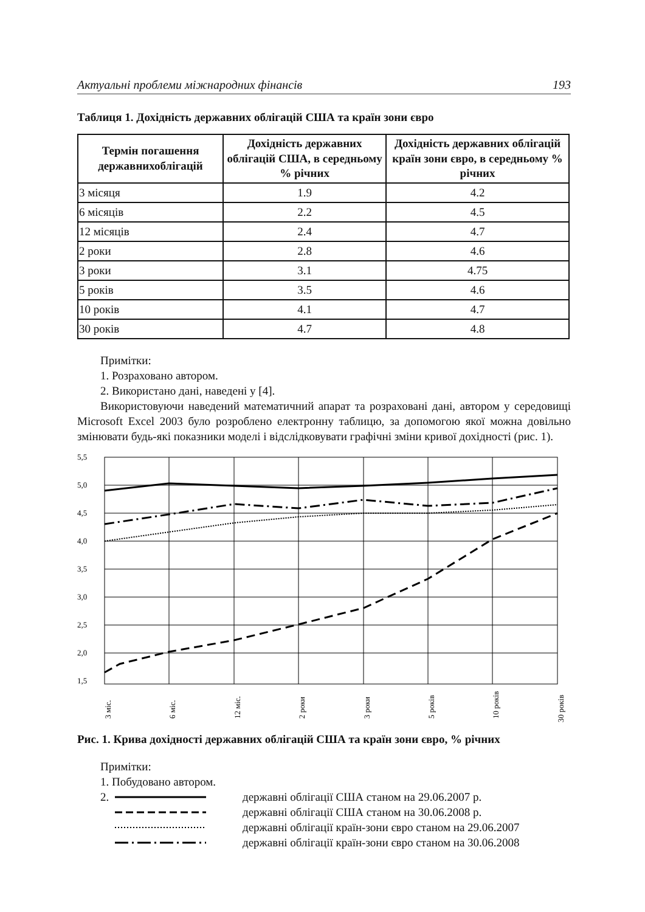Актуальні проблеми міжнародних фінансів 193
Таблиця 1. Дохідність державних облігацій США та країн зони євро
| Термін погашення державнихоблігацій | Дохідність державних облігацій США, в середньому % річних | Дохідність державних облігацій країн зони євро, в середньому % річних |
| --- | --- | --- |
| 3 місяця | 1.9 | 4.2 |
| 6 місяців | 2.2 | 4.5 |
| 12 місяців | 2.4 | 4.7 |
| 2 роки | 2.8 | 4.6 |
| 3 роки | 3.1 | 4.75 |
| 5 років | 3.5 | 4.6 |
| 10 років | 4.1 | 4.7 |
| 30 років | 4.7 | 4.8 |
Примітки:
1. Розраховано автором.
2. Використано дані, наведені у [4].
Використовуючи наведений математичний апарат та розраховані дані, автором у се­редовищі Microsoft Excel 2003 було розроблено електронну таблицю, за допомогою якої можна довільно змінювати будь-які показники моделі і відслідковувати графічні зміни кривої дохідності (рис. 1).
5,5
5,0
4,5
4,0
3,5
3,0
2,5
2,0
1,5
3 міс.
6 міс.
12 міс.
2 роки
3 роки
5 років
10 років
30 років
Рис. 1. Крива дохідності державних облігацій США та країн зони євро, % річних
Примітки:
1. Побудовано автором.
2. державні облігації США станом на 29.06.2007 р.
державні облігації США станом на 30.06.2008 р.
державні облігації країн-зони євро станом на 29.06.2007
державні облігації країн-зони євро станом на 30.06.2008